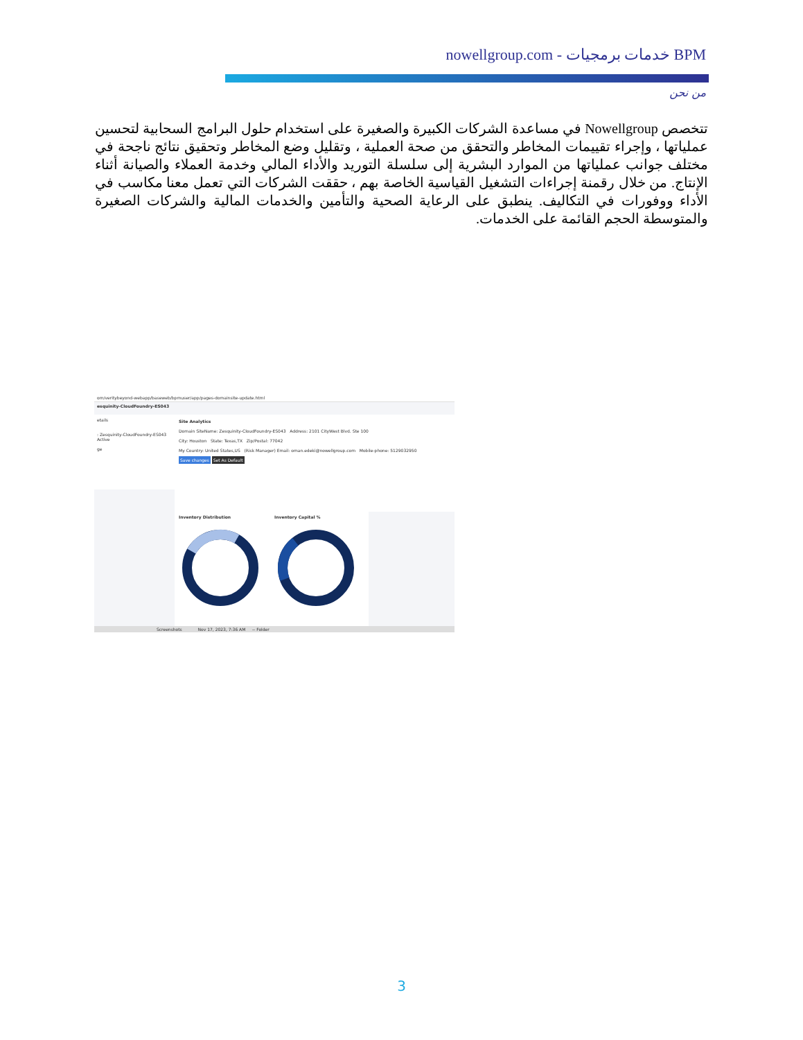BPM خدمات برمجيات - nowellgroup.com
من نحن
تتخصص Nowellgroup في مساعدة الشركات الكبيرة والصغيرة على استخدام حلول البرامج السحابية لتحسين عملياتها ، وإجراء تقييمات المخاطر والتحقق من صحة العملية ، وتقليل وضع المخاطر وتحقيق نتائج ناجحة في مختلف جوانب عملياتها من الموارد البشرية إلى سلسلة التوريد والأداء المالي وخدمة العملاء والصيانة أثناء الإنتاج. من خلال رقمنة إجراءات التشغيل القياسية الخاصة بهم ، حققت الشركات التي تعمل معنا مكاسب في الأداء ووفورات في التكاليف. ينطبق على الرعاية الصحية والتأمين والخدمات المالية والشركات الصغيرة والمتوسطة الحجم القائمة على الخدمات.
om/veritybeyond-webapp/baseweb/bpmuser/app/pages-domainsite-update.html
esquinity-CloudFoundry-ES043
etails
: Zesquinity-CloudFoundry-ES043
Active
ge
Site Analytics
Domain SiteName: Zesquinity-CloudFoundry-ES043 Address: 2101 CityWest Blvd. Ste 100
City: Houston State: Texas,TX Zip/Postal: 77042
My Country: United States,US (Risk Manager) Email: oman.edeki@nowellgroup.com Mobile-phone: 5129032950
Save changes Set As Default
Inventory Distribution Inventory Capital %
Screenshots Nov 17, 2023, 7:36 AM -- Folder
3